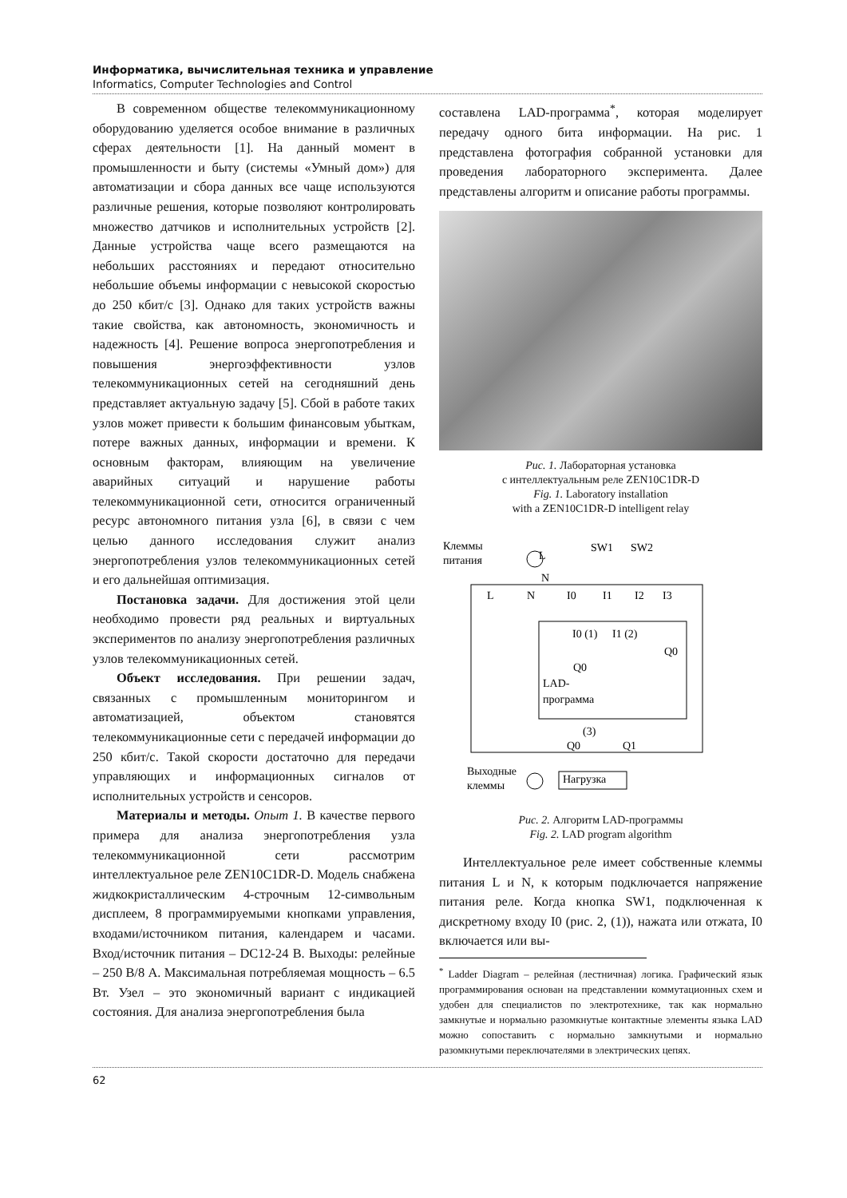Информатика, вычислительная техника и управление
Informatics, Computer Technologies and Control
В современном обществе телекоммуникационному оборудованию уделяется особое внимание в различных сферах деятельности [1]. На данный момент в промышленности и быту (системы «Умный дом») для автоматизации и сбора данных все чаще используются различные решения, которые позволяют контролировать множество датчиков и исполнительных устройств [2]. Данные устройства чаще всего размещаются на небольших расстояниях и передают относительно небольшие объемы информации с невысокой скоростью до 250 кбит/с [3]. Однако для таких устройств важны такие свойства, как автономность, экономичность и надежность [4]. Решение вопроса энергопотребления и повышения энергоэффективности узлов телекоммуникационных сетей на сегодняшний день представляет актуальную задачу [5]. Сбой в работе таких узлов может привести к большим финансовым убыткам, потере важных данных, информации и времени. К основным факторам, влияющим на увеличение аварийных ситуаций и нарушение работы телекоммуникационной сети, относится ограниченный ресурс автономного питания узла [6], в связи с чем целью данного исследования служит анализ энергопотребления узлов телекоммуникационных сетей и его дальнейшая оптимизация.
Постановка задачи. Для достижения этой цели необходимо провести ряд реальных и виртуальных экспериментов по анализу энергопотребления различных узлов телекоммуникационных сетей.
Объект исследования. При решении задач, связанных с промышленным мониторингом и автоматизацией, объектом становятся телекоммуникационные сети с передачей информации до 250 кбит/с. Такой скорости достаточно для передачи управляющих и информационных сигналов от исполнительных устройств и сенсоров.
Материалы и методы. Опыт 1. В качестве первого примера для анализа энергопотребления узла телекоммуникационной сети рассмотрим интеллектуальное реле ZEN10C1DR-D. Модель снабжена жидкокристаллическим 4-строчным 12-символьным дисплеем, 8 программируемыми кнопками управления, входами/источником питания, календарем и часами. Вход/источник питания – DC12-24 В. Выходы: релейные – 250 В/8 А. Максимальная потребляемая мощность – 6.5 Вт. Узел – это экономичный вариант с индикацией состояния. Для анализа энергопотребления была
составлена LAD-программа<sup>*</sup>, которая моделирует передачу одного бита информации. На рис. 1 представлена фотография собранной установки для проведения лабораторного эксперимента. Далее представлены алгоритм и описание работы программы.
Рис. 1. Лабораторная установка
с интеллектуальным реле ZEN10C1DR-D
Fig. 1. Laboratory installation
with a ZEN10C1DR-D intelligent relay
Клеммы
питания
LAD-
программа
L
N
I0
I1
I2
I3
SW1
SW2
L
N
I0 (1)
I1 (2)
Q0
Q0
(3)
Q0
Q1
Выходные
клеммы
Нагрузка
Рис. 2. Алгоритм LAD-программы
Fig. 2. LAD program algorithm
Интеллектуальное реле имеет собственные клеммы питания L и N, к которым подключается напряжение питания реле. Когда кнопка SW1, подключенная к дискретному входу I0 (рис. 2, (1)), нажата или отжата, I0 включается или вы-
<sup>*</sup> Ladder Diagram – релейная (лестничная) логика. Графический язык программирования основан на представлении коммутационных схем и удобен для специалистов по электротехнике, так как нормально замкнутые и нормально разомкнутые контактные элементы языка LAD можно сопоставить с нормально замкнутыми и нормально разомкнутыми переключателями в электрических цепях.
62